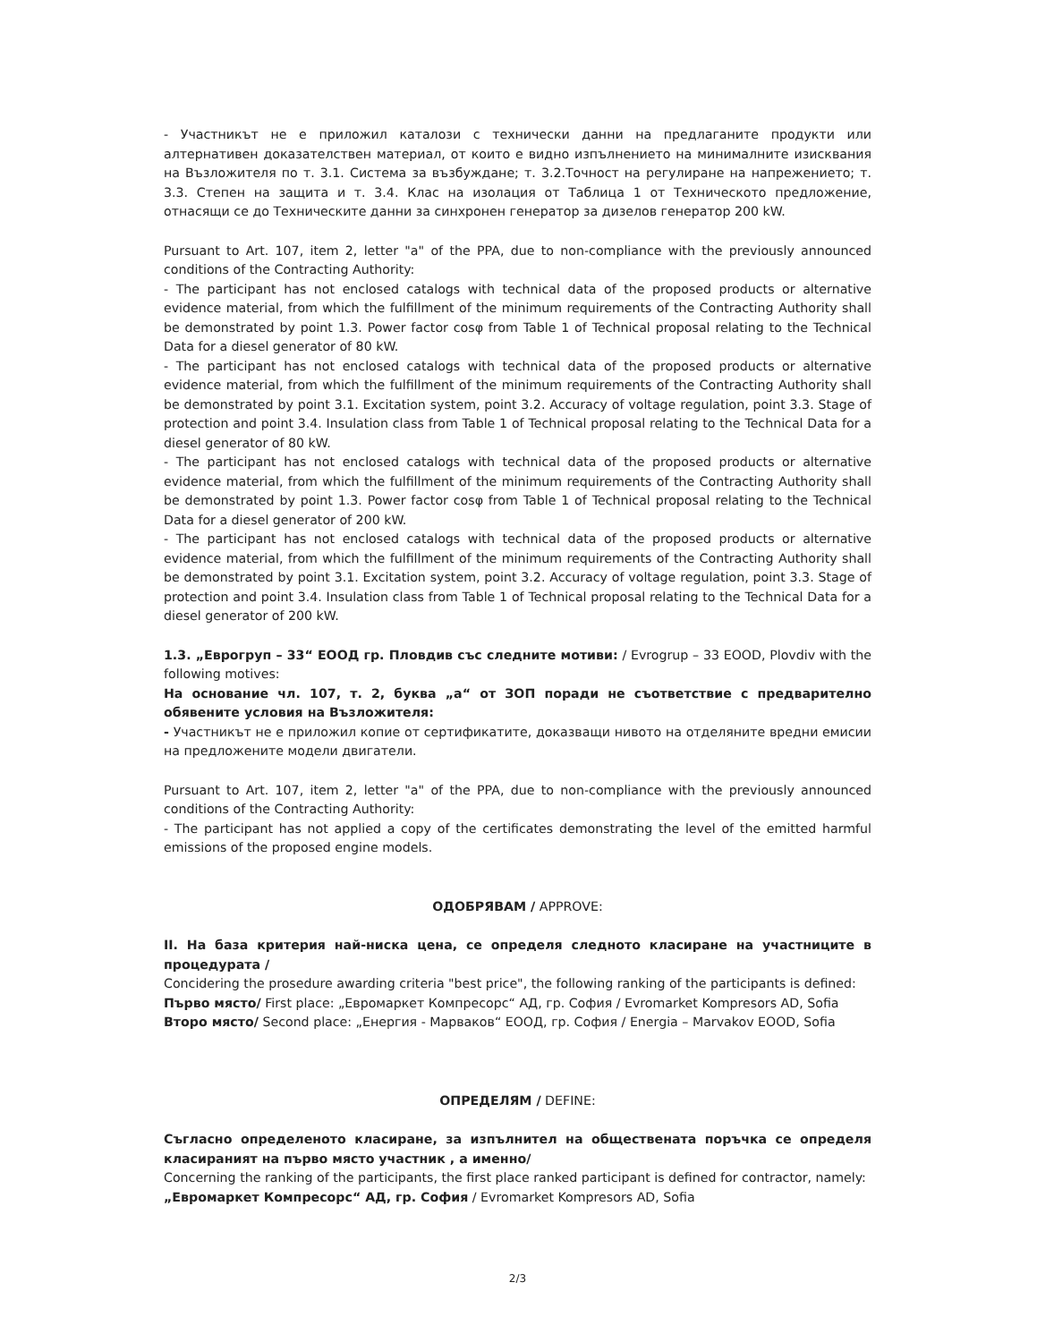- Участникът не е приложил каталози с технически данни на предлаганите продукти или алтернативен доказателствен материал, от които е видно изпълнението на минималните изисквания на Възложителя по т. 3.1. Система за възбуждане; т. 3.2.Точност на регулиране на напрежението; т. 3.3. Степен на защита и т. 3.4. Клас на изолация от Таблица 1 от Техническото предложение, отнасящи се до Техническите данни за синхронен генератор за дизелов генератор 200 kW.
Pursuant to Art. 107, item 2, letter "a" of the PPA, due to non-compliance with the previously announced conditions of the Contracting Authority:
- The participant has not enclosed catalogs with technical data of the proposed products or alternative evidence material, from which the fulfillment of the minimum requirements of the Contracting Authority shall be demonstrated by point 1.3. Power factor cosφ from Table 1 of Technical proposal relating to the Technical Data for a diesel generator of 80 kW.
- The participant has not enclosed catalogs with technical data of the proposed products or alternative evidence material, from which the fulfillment of the minimum requirements of the Contracting Authority shall be demonstrated by point 3.1. Excitation system, point 3.2. Accuracy of voltage regulation, point 3.3. Stage of protection and point 3.4. Insulation class from Table 1 of Technical proposal relating to the Technical Data for a diesel generator of 80 kW.
- The participant has not enclosed catalogs with technical data of the proposed products or alternative evidence material, from which the fulfillment of the minimum requirements of the Contracting Authority shall be demonstrated by point 1.3. Power factor cosφ from Table 1 of Technical proposal relating to the Technical Data for a diesel generator of 200 kW.
- The participant has not enclosed catalogs with technical data of the proposed products or alternative evidence material, from which the fulfillment of the minimum requirements of the Contracting Authority shall be demonstrated by point 3.1. Excitation system, point 3.2. Accuracy of voltage regulation, point 3.3. Stage of protection and point 3.4. Insulation class from Table 1 of Technical proposal relating to the Technical Data for a diesel generator of 200 kW.
1.3. „Еврогруп – 33“ ЕООД гр. Пловдив със следните мотиви: / Evrogrup – 33 EOOD, Plovdiv with the following motives:
На основание чл. 107, т. 2, буква „а“ от ЗОП поради не съответствие с предварително обявените условия на Възложителя:
- Участникът не е приложил копие от сертификатите, доказващи нивото на отделяните вредни емисии на предложените модели двигатели.
Pursuant to Art. 107, item 2, letter "a" of the PPA, due to non-compliance with the previously announced conditions of the Contracting Authority:
- The participant has not applied a copy of the certificates demonstrating the level of the emitted harmful emissions of the proposed engine models.
ОДОБРЯВАМ / APPROVE:
II. На база критерия най-ниска цена, се определя следното класиране на участниците в процедурата /
Concidering the prosedure awarding criteria "best price", the following ranking of the participants is defined:
Първо място/ First place: „Евромаркет Компресорс“ АД, гр. София / Evromarket Kompresors AD, Sofia
Второ място/ Second place: „Енергия - Марваков“ ЕООД, гр. София / Energia – Marvakov EOOD, Sofia
ОПРЕДЕЛЯМ / DEFINE:
Съгласно определеното класиране, за изпълнител на обществената поръчка се определя класираният на първо място участник , а именно/
Concerning the ranking of the participants, the first place ranked participant is defined for contractor, namely:
„Евромаркет Компресорс“ АД, гр. София / Evromarket Kompresors AD, Sofia
2/3